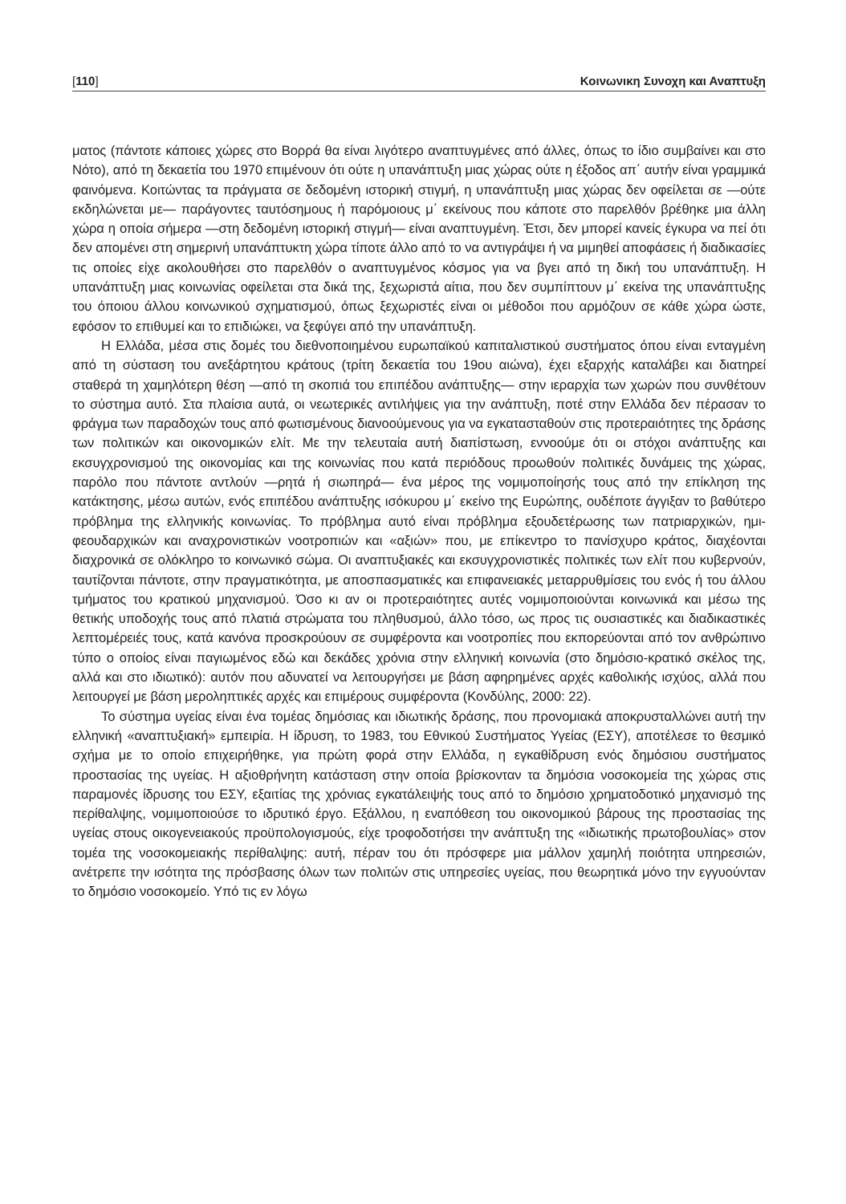[110] Κοινωνικη Συνοχη και Αναπτυξη
ματος (πάντοτε κάποιες χώρες στο Βορρά θα είναι λιγότερο αναπτυγμένες από άλλες, όπως το ίδιο συμβαίνει και στο Νότο), από τη δεκαετία του 1970 επιμένουν ότι ούτε η υπανάπτυξη μιας χώρας ούτε η έξοδος απ΄ αυτήν είναι γραμμικά φαινόμενα. Κοιτώντας τα πράγματα σε δεδομένη ιστορική στιγμή, η υπανάπτυξη μιας χώρας δεν οφείλεται σε —ούτε εκδηλώνεται με— παράγοντες ταυτόσημους ή παρόμοιους μ΄ εκείνους που κάποτε στο παρελθόν βρέθηκε μια άλλη χώρα η οποία σήμερα —στη δεδομένη ιστορική στιγμή— είναι αναπτυγμένη. Έτσι, δεν μπορεί κανείς έγκυρα να πεί ότι δεν απομένει στη σημερινή υπανάπτυκτη χώρα τίποτε άλλο από το να αντιγράψει ή να μιμηθεί αποφάσεις ή διαδικασίες τις οποίες είχε ακολουθήσει στο παρελθόν ο αναπτυγμένος κόσμος για να βγει από τη δική του υπανάπτυξη. Η υπανάπτυξη μιας κοινωνίας οφείλεται στα δικά της, ξεχωριστά αίτια, που δεν συμπίπτουν μ΄ εκείνα της υπανάπτυξης του όποιου άλλου κοινωνικού σχηματισμού, όπως ξεχωριστές είναι οι μέθοδοι που αρμόζουν σε κάθε χώρα ώστε, εφόσον το επιθυμεί και το επιδιώκει, να ξεφύγει από την υπανάπτυξη.
Η Ελλάδα, μέσα στις δομές του διεθνοποιημένου ευρωπαϊκού καπιταλιστικού συστήματος όπου είναι ενταγμένη από τη σύσταση του ανεξάρτητου κράτους (τρίτη δεκαετία του 19ου αιώνα), έχει εξαρχής καταλάβει και διατηρεί σταθερά τη χαμηλότερη θέση —από τη σκοπιά του επιπέδου ανάπτυξης— στην ιεραρχία των χωρών που συνθέτουν το σύστημα αυτό. Στα πλαίσια αυτά, οι νεωτερικές αντιλήψεις για την ανάπτυξη, ποτέ στην Ελλάδα δεν πέρασαν το φράγμα των παραδοχών τους από φωτισμένους διανοούμενους για να εγκατασταθούν στις προτεραιότητες της δράσης των πολιτικών και οικονομικών ελίτ. Με την τελευταία αυτή διαπίστωση, εννοούμε ότι οι στόχοι ανάπτυξης και εκσυγχρονισμού της οικονομίας και της κοινωνίας που κατά περιόδους προωθούν πολιτικές δυνάμεις της χώρας, παρόλο που πάντοτε αντλούν —ρητά ή σιωπηρά— ένα μέρος της νομιμοποίησής τους από την επίκληση της κατάκτησης, μέσω αυτών, ενός επιπέδου ανάπτυξης ισόκυρου μ΄ εκείνο της Ευρώπης, ουδέποτε άγγιξαν το βαθύτερο πρόβλημα της ελληνικής κοινωνίας. Το πρόβλημα αυτό είναι πρόβλημα εξουδετέρωσης των πατριαρχικών, ημι-φεουδαρχικών και αναχρονιστικών νοοτροπιών και «αξιών» που, με επίκεντρο το πανίσχυρο κράτος, διαχέονται διαχρονικά σε ολόκληρο το κοινωνικό σώμα. Οι αναπτυξιακές και εκσυγχρονιστικές πολιτικές των ελίτ που κυβερνούν, ταυτίζονται πάντοτε, στην πραγματικότητα, με αποσπασματικές και επιφανειακές μεταρρυθμίσεις του ενός ή του άλλου τμήματος του κρατικού μηχανισμού. Όσο κι αν οι προτεραιότητες αυτές νομιμοποιούνται κοινωνικά και μέσω της θετικής υποδοχής τους από πλατιά στρώματα του πληθυσμού, άλλο τόσο, ως προς τις ουσιαστικές και διαδικαστικές λεπτομέρειές τους, κατά κανόνα προσκρούουν σε συμφέροντα και νοοτροπίες που εκπορεύονται από τον ανθρώπινο τύπο ο οποίος είναι παγιωμένος εδώ και δεκάδες χρόνια στην ελληνική κοινωνία (στο δημόσιο-κρατικό σκέλος της, αλλά και στο ιδιωτικό): αυτόν που αδυνατεί να λειτουργήσει με βάση αφηρημένες αρχές καθολικής ισχύος, αλλά που λειτουργεί με βάση μεροληπτικές αρχές και επιμέρους συμφέροντα (Κονδύλης, 2000: 22).
Το σύστημα υγείας είναι ένα τομέας δημόσιας και ιδιωτικής δράσης, που προνομιακά αποκρυσταλλώνει αυτή την ελληνική «αναπτυξιακή» εμπειρία. Η ίδρυση, το 1983, του Εθνικού Συστήματος Υγείας (ΕΣΥ), αποτέλεσε το θεσμικό σχήμα με το οποίο επιχειρήθηκε, για πρώτη φορά στην Ελλάδα, η εγκαθίδρυση ενός δημόσιου συστήματος προστασίας της υγείας. Η αξιοθρήνητη κατάσταση στην οποία βρίσκονταν τα δημόσια νοσοκομεία της χώρας στις παραμονές ίδρυσης του ΕΣΥ, εξαιτίας της χρόνιας εγκατάλειψής τους από το δημόσιο χρηματοδοτικό μηχανισμό της περίθαλψης, νομιμοποιούσε το ιδρυτικό έργο. Εξάλλου, η εναπόθεση του οικονομικού βάρους της προστασίας της υγείας στους οικογενειακούς προϋπολογισμούς, είχε τροφοδοτήσει την ανάπτυξη της «ιδιωτικής πρωτοβουλίας» στον τομέα της νοσοκομειακής περίθαλψης: αυτή, πέραν του ότι πρόσφερε μια μάλλον χαμηλή ποιότητα υπηρεσιών, ανέτρεπε την ισότητα της πρόσβασης όλων των πολιτών στις υπηρεσίες υγείας, που θεωρητικά μόνο την εγγυούνταν το δημόσιο νοσοκομείο. Υπό τις εν λόγω